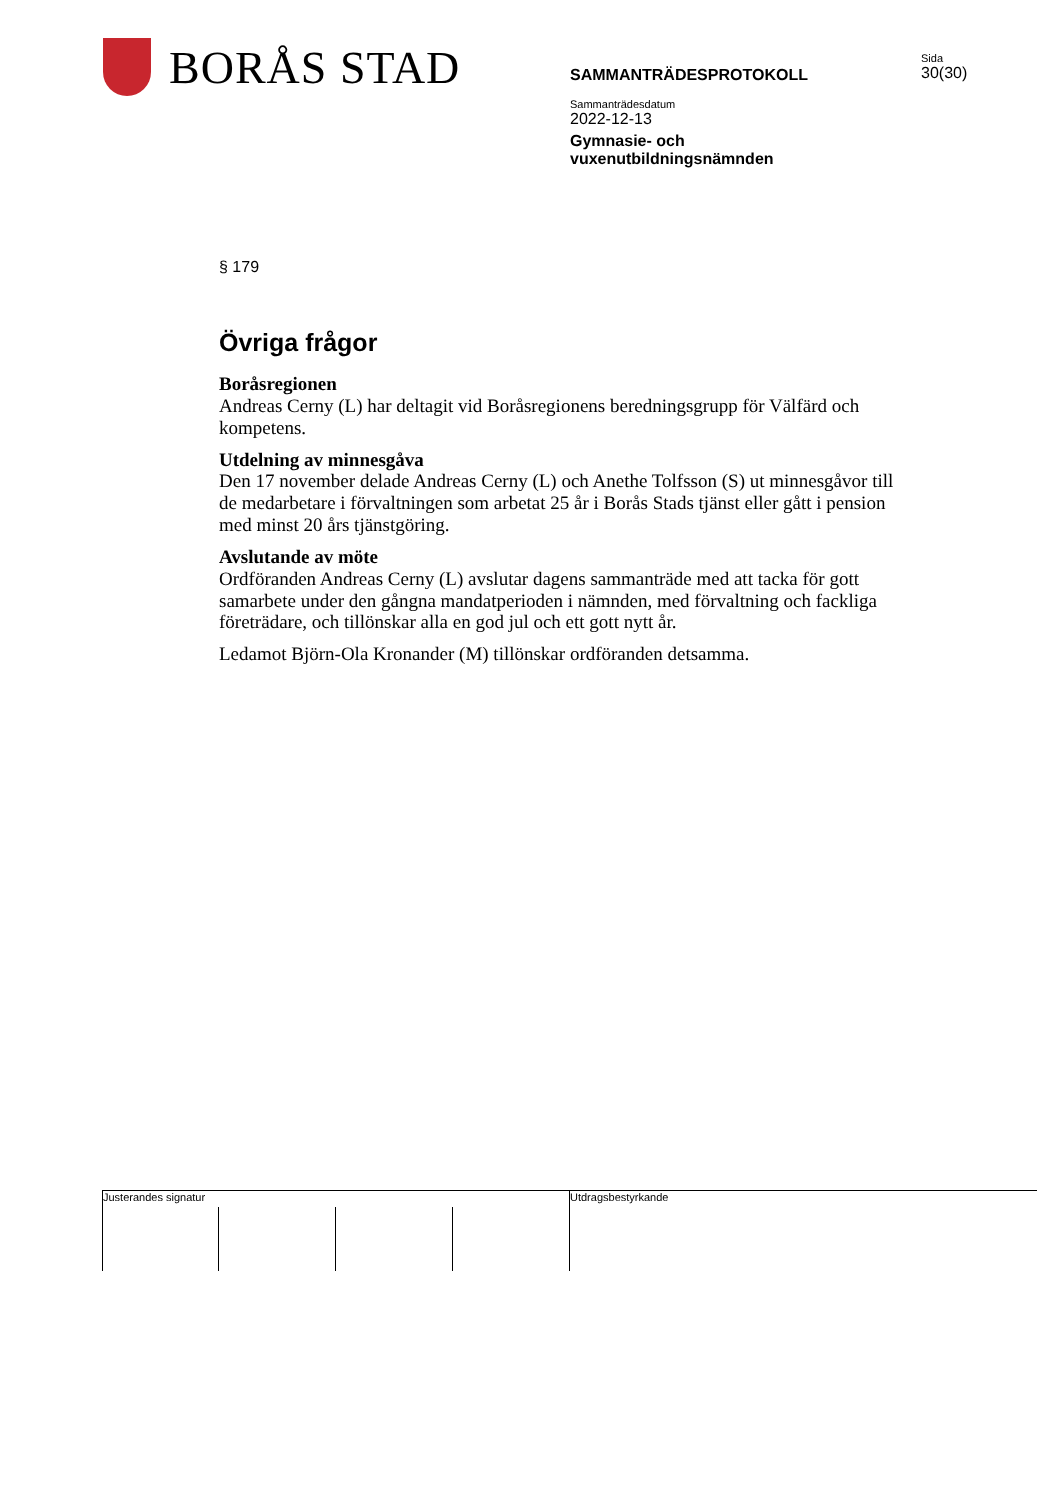BORÅS STAD
SAMMANTRÄDESPROTOKOLL
Sammanträdesdatum
2022-12-13
Gymnasie- och
vuxenutbildningsnämnden
Sida
30(30)
§ 179
Övriga frågor
Boråsregionen
Andreas Cerny (L) har deltagit vid Boråsregionens beredningsgrupp för Välfärd och kompetens.
Utdelning av minnesgåva
Den 17 november delade Andreas Cerny (L) och Anethe Tolfsson (S) ut minnesgåvor till de medarbetare i förvaltningen som arbetat 25 år i Borås Stads tjänst eller gått i pension med minst 20 års tjänstgöring.
Avslutande av möte
Ordföranden Andreas Cerny (L) avslutar dagens sammanträde med att tacka för gott samarbete under den gångna mandatperioden i nämnden, med förvaltning och fackliga företrädare, och tillönskar alla en god jul och ett gott nytt år.
Ledamot Björn-Ola Kronander (M) tillönskar ordföranden detsamma.
Justerandes signatur Utdragsbestyrkande